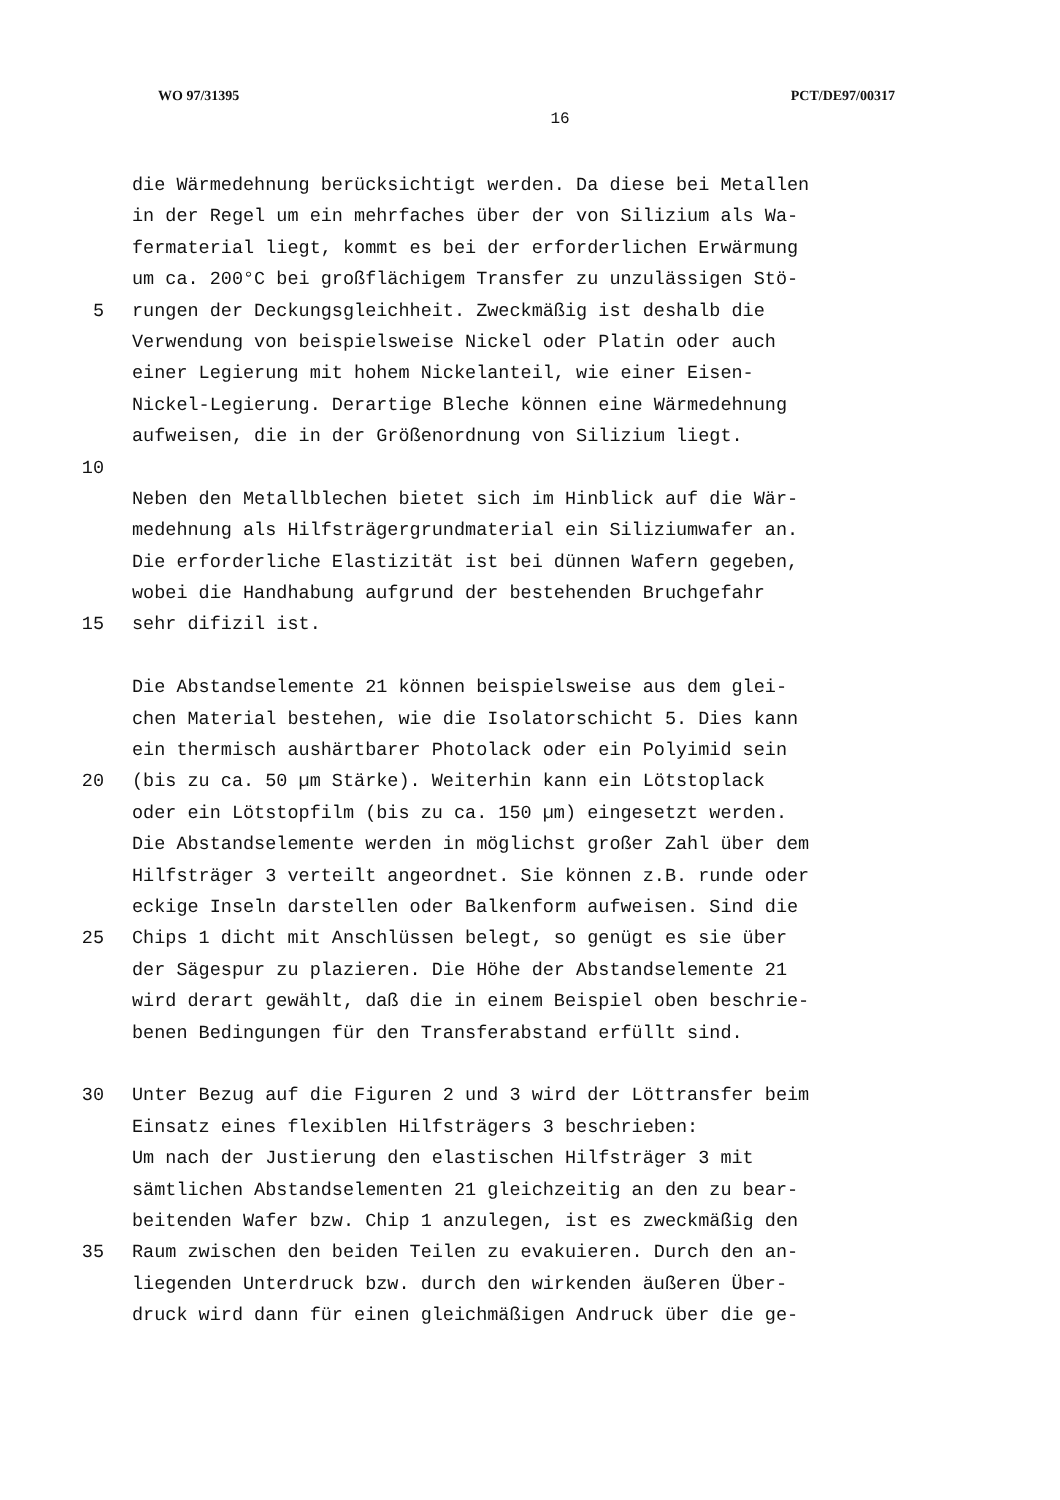WO 97/31395 PCT/DE97/00317
16
die Wärmedehnung berücksichtigt werden. Da diese bei Metallen
in der Regel um ein mehrfaches über der von Silizium als Wa-
fermaterial liegt, kommt es bei der erforderlichen Erwärmung
um ca. 200°C bei großflächigem Transfer zu unzulässigen Stö-
5 rungen der Deckungsgleichheit. Zweckmäßig ist deshalb die
Verwendung von beispielsweise Nickel oder Platin oder auch
einer Legierung mit hohem Nickelanteil, wie einer Eisen-
Nickel-Legierung. Derartige Bleche können eine Wärmedehnung
aufweisen, die in der Größenordnung von Silizium liegt.
10
Neben den Metallblechen bietet sich im Hinblick auf die Wär-
medehnung als Hilfsträgergrundmaterial ein Siliziumwafer an.
Die erforderliche Elastizität ist bei dünnen Wafern gegeben,
wobei die Handhabung aufgrund der bestehenden Bruchgefahr
15 sehr difizil ist.
Die Abstandselemente 21 können beispielsweise aus dem glei-
chen Material bestehen, wie die Isolatorschicht 5. Dies kann
ein thermisch aushärtbarer Photolack oder ein Polyimid sein
20 (bis zu ca. 50 µm Stärke). Weiterhin kann ein Lötstoplack
oder ein Lötstopfilm (bis zu ca. 150 µm) eingesetzt werden.
Die Abstandselemente werden in möglichst großer Zahl über dem
Hilfsträger 3 verteilt angeordnet. Sie können z.B. runde oder
eckige Inseln darstellen oder Balkenform aufweisen. Sind die
25 Chips 1 dicht mit Anschlüssen belegt, so genügt es sie über
der Sägespur zu plazieren. Die Höhe der Abstandselemente 21
wird derart gewählt, daß die in einem Beispiel oben beschrie-
benen Bedingungen für den Transferabstand erfüllt sind.
30 Unter Bezug auf die Figuren 2 und 3 wird der Löttransfer beim
Einsatz eines flexiblen Hilfsträgers 3 beschrieben:
Um nach der Justierung den elastischen Hilfsträger 3 mit
sämtlichen Abstandselementen 21 gleichzeitig an den zu bear-
beitenden Wafer bzw. Chip 1 anzulegen, ist es zweckmäßig den
35 Raum zwischen den beiden Teilen zu evakuieren. Durch den an-
liegenden Unterdruck bzw. durch den wirkenden äußeren Über-
druck wird dann für einen gleichmäßigen Andruck über die ge-